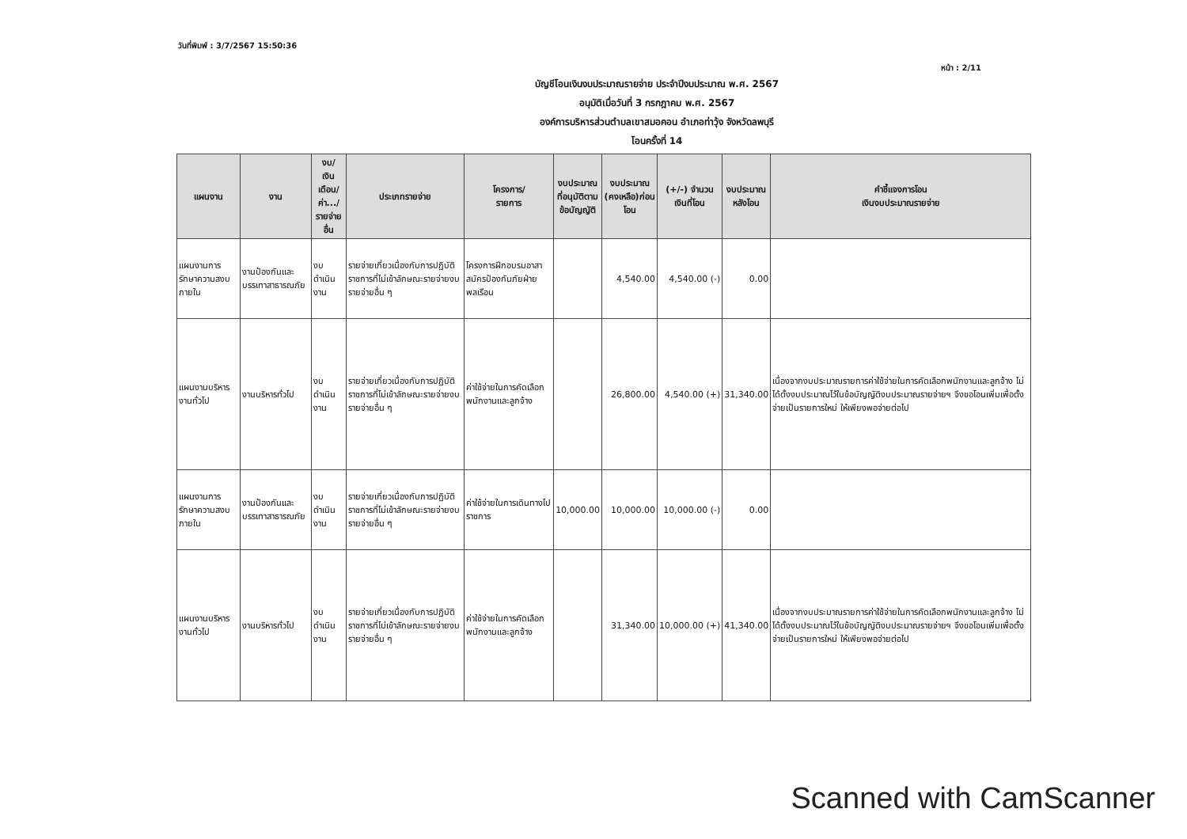วันที่พิมพ์ : 3/7/2567 15:50:36
หน้า : 2/11
บัญชีโอนเงินงบประมาณรายจ่าย ประจำปีงบประมาณ พ.ศ. 2567
อนุมัติเมื่อวันที่ 3 กรกฎาคม พ.ศ. 2567
องค์การบริหารส่วนตำบลเขาสมอคอน อำเภอท่าวุ้ง จังหวัดลพบุรี
โอนครั้งที่ 14
| แผนงาน | งาน | งบ/ เงินเดือน/ ค่า.../ รายจ่ายอื่น | ประเภทรายจ่าย | โครงการ/ รายการ | งบประมาณ ที่อนุมัติตาม ข้อบัญญัติ | งบประมาณ (คงเหลือ)ก่อนโอน | (+/-) จำนวน เงินที่โอน | งบประมาณ หลังโอน | คำชี้แจงการโอน เงินงบประมาณรายจ่าย |
| --- | --- | --- | --- | --- | --- | --- | --- | --- | --- |
| แผนงานการรักษาความสงบภายใน | งานป้องกันและบรรเทาสาธารณภัย | งบดำเนินงาน | รายจ่ายเกี่ยวเนื่องกับการปฏิบัติราชการที่ไม่เข้าลักษณะรายจ่ายงบรายจ่ายอื่น ๆ | โครงการฝึกอบรมอาสาสมัครป้องกันภัยฝ่ายพลเรือน | | 4,540.00 | 4,540.00 (-) | 0.00 | |
| แผนงานบริหารงานทั่วไป | งานบริหารทั่วไป | งบดำเนินงาน | รายจ่ายเกี่ยวเนื่องกับการปฏิบัติราชการที่ไม่เข้าลักษณะรายจ่ายงบรายจ่ายอื่น ๆ | ค่าใช้จ่ายในการคัดเลือกพนักงานและลูกจ้าง | | 26,800.00 | 4,540.00 (+) | 31,340.00 | เนื่องจากงบประมาณรายการค่าใช้จ่ายในการคัดเลือกพนักงานและลูกจ้าง ไม่ได้ตั้งงบประมาณไว้ในข้อบัญญัติงบประมาณรายจ่ายฯ จึงขอโอนเพิ่มเพื่อตั้งจ่ายเป็นรายการใหม่ ให้เพียงพอจ่ายต่อไป |
| แผนงานการรักษาความสงบภายใน | งานป้องกันและบรรเทาสาธารณภัย | งบดำเนินงาน | รายจ่ายเกี่ยวเนื่องกับการปฏิบัติราชการที่ไม่เข้าลักษณะรายจ่ายงบรายจ่ายอื่น ๆ | ค่าใช้จ่ายในการเดินทางไปราชการ | 10,000.00 | 10,000.00 | 10,000.00 (-) | 0.00 | |
| แผนงานบริหารงานทั่วไป | งานบริหารทั่วไป | งบดำเนินงาน | รายจ่ายเกี่ยวเนื่องกับการปฏิบัติราชการที่ไม่เข้าลักษณะรายจ่ายงบรายจ่ายอื่น ๆ | ค่าใช้จ่ายในการคัดเลือกพนักงานและลูกจ้าง | | 31,340.00 | 10,000.00 (+) | 41,340.00 | เนื่องจากงบประมาณรายการค่าใช้จ่ายในการคัดเลือกพนักงานและลูกจ้าง ไม่ได้ตั้งงบประมาณไว้ในข้อบัญญัติงบประมาณรายจ่ายฯ จึงขอโอนเพิ่มเพื่อตั้งจ่ายเป็นรายการใหม่ ให้เพียงพอจ่ายต่อไป |
Scanned with CamScanner